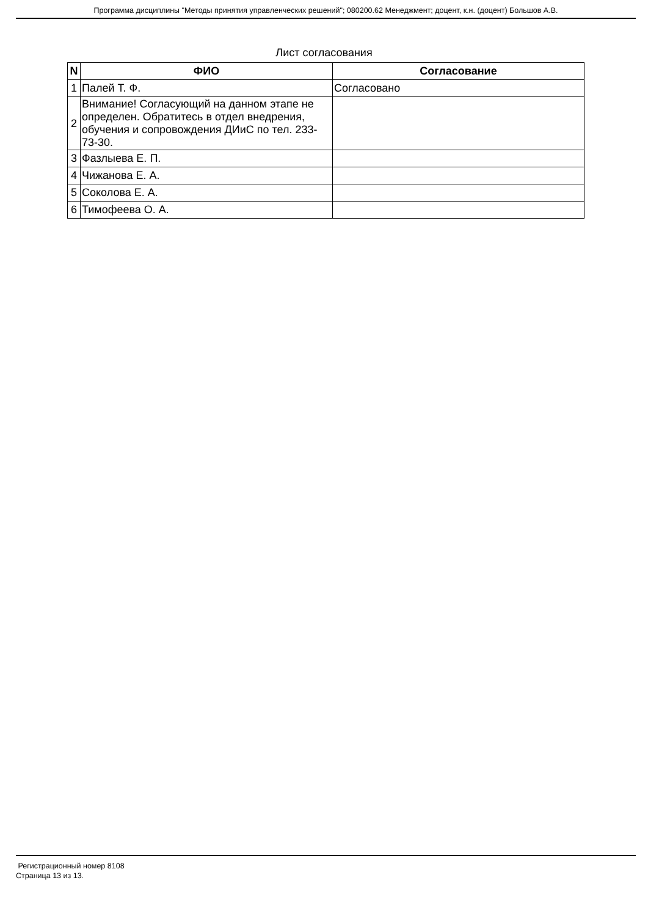Программа дисциплины "Методы принятия управленческих решений"; 080200.62 Менеджмент; доцент, к.н. (доцент) Большов А.В.
Лист согласования
| N | ФИО | Согласование |
| --- | --- | --- |
| 1 | Палей Т. Ф. | Согласовано |
| 2 | Внимание! Согласующий на данном этапе не определен. Обратитесь в отдел внедрения, обучения и сопровождения ДИиС по тел. 233-73-30. | |
| 3 | Фазлыева Е. П. | |
| 4 | Чижанова Е. А. | |
| 5 | Соколова Е. А. | |
| 6 | Тимофеева О. А. | |
Регистрационный номер 8108
Страница 13 из 13.